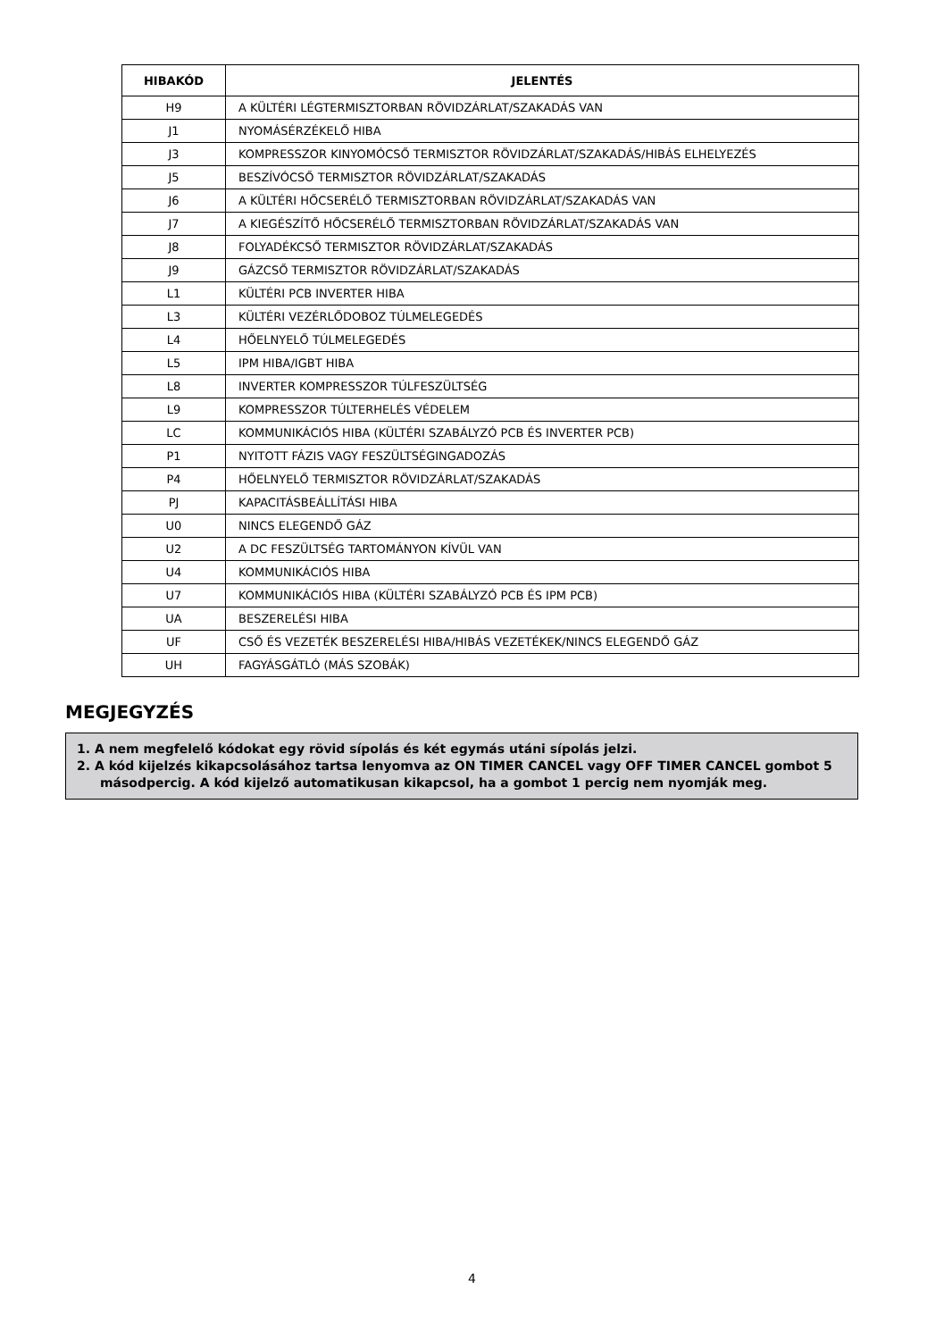| HIBAKÓD | JELENTÉS |
| --- | --- |
| H9 | A KÜLTÉRI LÉGTERMISZTORBAN RÖVIDZÁRLAT/SZAKADÁS VAN |
| J1 | NYOMÁSÉRZÉKELŐ HIBA |
| J3 | KOMPRESSZOR KINYOMÓCSŐ TERMISZTOR RÖVIDZÁRLAT/SZAKADÁS/HIBÁS ELHELYEZÉS |
| J5 | BESZÍVÓCSŐ TERMISZTOR RÖVIDZÁRLAT/SZAKADÁS |
| J6 | A KÜLTÉRI HŐCSERÉLŐ TERMISZTORBAN RÖVIDZÁRLAT/SZAKADÁS VAN |
| J7 | A KIEGÉSZÍTŐ HŐCSERÉLŐ TERMISZTORBAN RÖVIDZÁRLAT/SZAKADÁS VAN |
| J8 | FOLYADÉKCSŐ TERMISZTOR RÖVIDZÁRLAT/SZAKADÁS |
| J9 | GÁZCSŐ TERMISZTOR RÖVIDZÁRLAT/SZAKADÁS |
| L1 | KÜLTÉRI PCB INVERTER HIBA |
| L3 | KÜLTÉRI VEZÉRLŐDOBOZ TÚLMELEGEDÉS |
| L4 | HŐELNYELŐ TÚLMELEGEDÉS |
| L5 | IPM HIBA/IGBT HIBA |
| L8 | INVERTER KOMPRESSZOR TÚLFESZÜLTSÉG |
| L9 | KOMPRESSZOR TÚLTERHELÉS VÉDELEM |
| LC | KOMMUNIKÁCIÓS HIBA (KÜLTÉRI SZABÁLYZÓ PCB ÉS INVERTER PCB) |
| P1 | NYITOTT FÁZIS VAGY FESZÜLTSÉGINGADOZÁS |
| P4 | HŐELNYELŐ TERMISZTOR RÖVIDZÁRLAT/SZAKADÁS |
| PJ | KAPACITÁSBEÁLLÍTÁSI HIBA |
| U0 | NINCS ELEGENDŐ GÁZ |
| U2 | A DC FESZÜLTSÉG TARTOMÁNYON KÍVÜL VAN |
| U4 | KOMMUNIKÁCIÓS HIBA |
| U7 | KOMMUNIKÁCIÓS HIBA (KÜLTÉRI SZABÁLYZÓ PCB ÉS IPM PCB) |
| UA | BESZERELÉSI HIBA |
| UF | CSŐ ÉS VEZETÉK BESZERELÉSI HIBA/HIBÁS VEZETÉKEK/NINCS ELEGENDŐ GÁZ |
| UH | FAGYÁSGÁTLÓ (MÁS SZOBÁK) |
MEGJEGYZÉS
1. A nem megfelelő kódokat egy rövid sípolás és két egymás utáni sípolás jelzi.
2. A kód kijelzés kikapcsolásához tartsa lenyomva az ON TIMER CANCEL vagy OFF TIMER CANCEL gombot 5 másodpercig. A kód kijelző automatikusan kikapcsol, ha a gombot 1 percig nem nyomják meg.
4